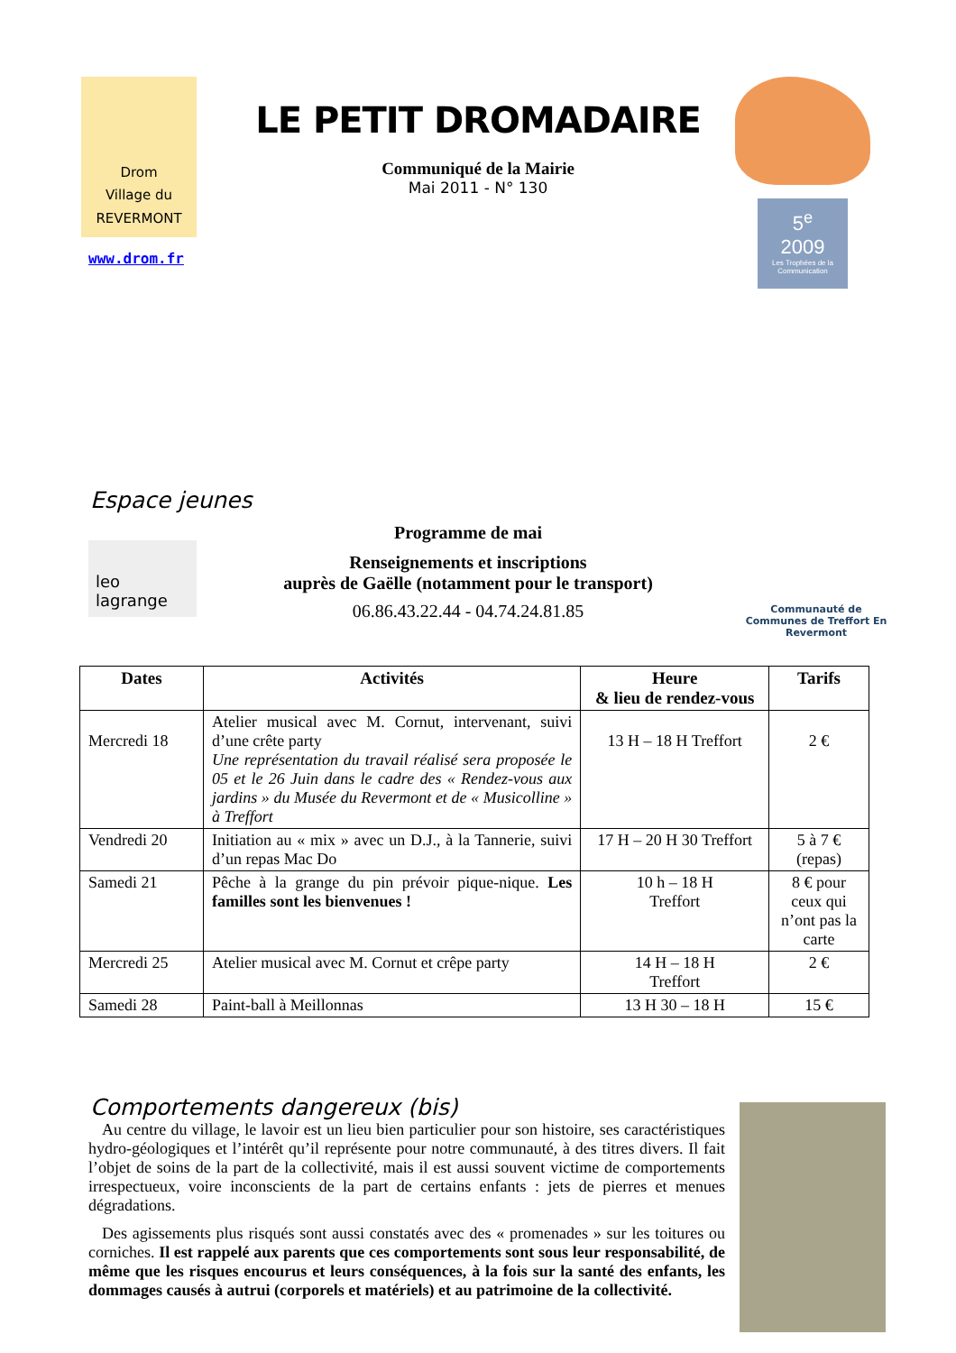Drom
Village du
REVERMONT
www.drom.fr
LE PETIT DROMADAIRE
Communiqué de la Mairie
Mai 2011 - N° 130
5<sup>e</sup>
2009
Les Trophées de la Communication
Espace jeunes
leo lagrange
Programme de mai
Renseignements et inscriptions
auprès de Gaëlle (notamment pour le transport)
06.86.43.22.44 - 04.74.24.81.85
Communauté de Communes de Treffort En Revermont
| Dates | Activités | Heure & lieu de rendez-vous | Tarifs |
| --- | --- | --- | --- |
| Mercredi 18 | Atelier musical avec M. Cornut, intervenant, suivi d’une crête party Une représentation du travail réalisé sera proposée le 05 et le 26 Juin dans le cadre des « Rendez-vous aux jardins » du Musée du Revermont et de « Musicolline » à Treffort | 13 H – 18 H Treffort | 2 € |
| Vendredi 20 | Initiation au « mix » avec un D.J., à la Tannerie, suivi d’un repas Mac Do | 17 H – 20 H 30 Treffort | 5 à 7 € (repas) |
| Samedi 21 | Pêche à la grange du pin prévoir pique-nique. Les familles sont les bienvenues ! | 10 h – 18 H Treffort | 8 € pour ceux qui n’ont pas la carte |
| Mercredi 25 | Atelier musical avec M. Cornut et crêpe party | 14 H – 18 H Treffort | 2 € |
| Samedi 28 | Paint-ball à Meillonnas | 13 H 30 – 18 H | 15 € |
Comportements dangereux (bis)
Au centre du village, le lavoir est un lieu bien particulier pour son histoire, ses caractéristiques hydro-géologiques et l’intérêt qu’il représente pour notre communauté, à des titres divers. Il fait l’objet de soins de la part de la collectivité, mais il est aussi souvent victime de comportements irrespectueux, voire inconscients de la part de certains enfants : jets de pierres et menues dégradations.
Des agissements plus risqués sont aussi constatés avec des « promenades » sur les toitures ou corniches. Il est rappelé aux parents que ces comportements sont sous leur responsabilité, de même que les risques encourus et leurs conséquences, à la fois sur la santé des enfants, les dommages causés à autrui (corporels et matériels) et au patrimoine de la collectivité.